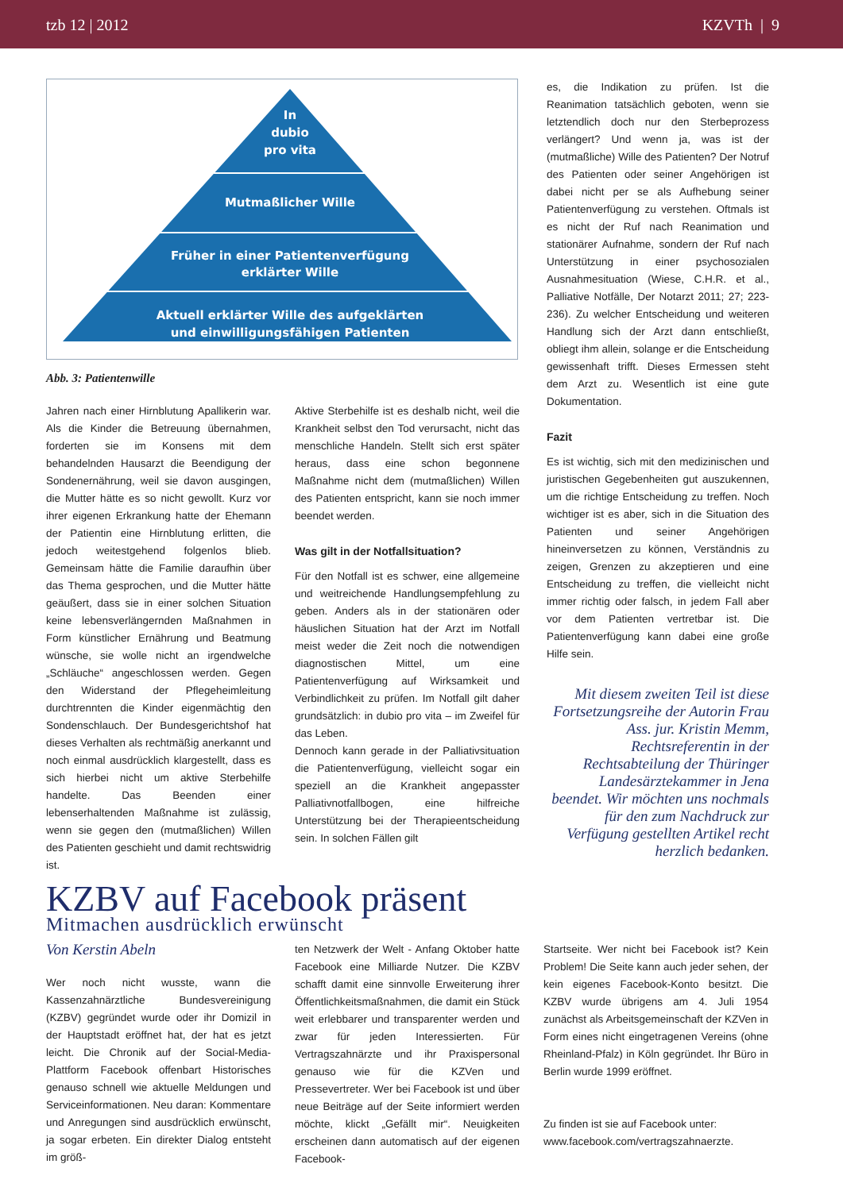tzb 12 | 2012 KZVTh | 9
In
dubio
pro vita
Mutmaßlicher Wille
Früher in einer Patientenverfügung
erklärter Wille
Aktuell erklärter Wille des aufgeklärten
und einwilligungsfähigen Patienten
Abb. 3: Patientenwille
Jahren nach einer Hirnblutung Apallikerin war. Als die Kinder die Betreuung übernahmen, forderten sie im Konsens mit dem behandelnden Hausarzt die Beendigung der Sondenernährung, weil sie davon ausgingen, die Mutter hätte es so nicht gewollt. Kurz vor ihrer eigenen Erkrankung hatte der Ehemann der Patientin eine Hirnblutung erlitten, die jedoch weitestgehend folgenlos blieb. Gemeinsam hätte die Familie daraufhin über das Thema gesprochen, und die Mutter hätte geäußert, dass sie in einer solchen Situation keine lebensverlängernden Maßnahmen in Form künstlicher Ernährung und Beatmung wünsche, sie wolle nicht an irgendwelche „Schläuche“ angeschlossen werden. Gegen den Widerstand der Pflegeheimleitung durchtrennten die Kinder eigenmächtig den Sondenschlauch. Der Bundesgerichtshof hat dieses Verhalten als rechtmäßig anerkannt und noch einmal ausdrücklich klargestellt, dass es sich hierbei nicht um aktive Sterbehilfe handelte. Das Beenden einer lebenserhaltenden Maßnahme ist zulässig, wenn sie gegen den (mutmaßlichen) Willen des Patienten geschieht und damit rechtswidrig ist.
Aktive Sterbehilfe ist es deshalb nicht, weil die Krankheit selbst den Tod verursacht, nicht das menschliche Handeln. Stellt sich erst später heraus, dass eine schon begonnene Maßnahme nicht dem (mutmaßlichen) Willen des Patienten entspricht, kann sie noch immer beendet werden.
Was gilt in der Notfallsituation?
Für den Notfall ist es schwer, eine allgemeine und weitreichende Handlungsempfehlung zu geben. Anders als in der stationären oder häuslichen Situation hat der Arzt im Notfall meist weder die Zeit noch die notwendigen diagnostischen Mittel, um eine Patientenverfügung auf Wirksamkeit und Verbindlichkeit zu prüfen. Im Notfall gilt daher grundsätzlich: in dubio pro vita – im Zweifel für das Leben.
Dennoch kann gerade in der Palliativsituation die Patientenverfügung, vielleicht sogar ein speziell an die Krankheit angepasster Palliativnotfallbogen, eine hilfreiche Unterstützung bei der Therapieentscheidung sein. In solchen Fällen gilt
es, die Indikation zu prüfen. Ist die Reanimation tatsächlich geboten, wenn sie letztendlich doch nur den Sterbeprozess verlängert? Und wenn ja, was ist der (mutmaßliche) Wille des Patienten? Der Notruf des Patienten oder seiner Angehörigen ist dabei nicht per se als Aufhebung seiner Patientenverfügung zu verstehen. Oftmals ist es nicht der Ruf nach Reanimation und stationärer Aufnahme, sondern der Ruf nach Unterstützung in einer psychosozialen Ausnahmesituation (Wiese, C.H.R. et al., Palliative Notfälle, Der Notarzt 2011; 27; 223-236). Zu welcher Entscheidung und weiteren Handlung sich der Arzt dann entschließt, obliegt ihm allein, solange er die Entscheidung gewissenhaft trifft. Dieses Ermessen steht dem Arzt zu. Wesentlich ist eine gute Dokumentation.
Fazit
Es ist wichtig, sich mit den medizinischen und juristischen Gegebenheiten gut auszukennen, um die richtige Entscheidung zu treffen. Noch wichtiger ist es aber, sich in die Situation des Patienten und seiner Angehörigen hineinversetzen zu können, Verständnis zu zeigen, Grenzen zu akzeptieren und eine Entscheidung zu treffen, die vielleicht nicht immer richtig oder falsch, in jedem Fall aber vor dem Patienten vertretbar ist. Die Patientenverfügung kann dabei eine große Hilfe sein.
Mit diesem zweiten Teil ist diese Fortsetzungsreihe der Autorin Frau Ass. jur. Kristin Memm, Rechtsreferentin in der Rechtsabteilung der Thüringer Landesärztekammer in Jena beendet. Wir möchten uns nochmals für den zum Nachdruck zur Verfügung gestellten Artikel recht herzlich bedanken.
KZBV auf Facebook präsent
Mitmachen ausdrücklich erwünscht
Von Kerstin Abeln
Wer noch nicht wusste, wann die Kassenzahnärztliche Bundesvereinigung (KZBV) gegründet wurde oder ihr Domizil in der Hauptstadt eröffnet hat, der hat es jetzt leicht. Die Chronik auf der Social-Media-Plattform Facebook offenbart Historisches genauso schnell wie aktuelle Meldungen und Serviceinformationen. Neu daran: Kommentare und Anregungen sind ausdrücklich erwünscht, ja sogar erbeten. Ein direkter Dialog entsteht im größ-
ten Netzwerk der Welt - Anfang Oktober hatte Facebook eine Milliarde Nutzer. Die KZBV schafft damit eine sinnvolle Erweiterung ihrer Öffentlichkeitsmaßnahmen, die damit ein Stück weit erlebbarer und transparenter werden und zwar für jeden Interessierten. Für Vertragszahnärzte und ihr Praxispersonal genauso wie für die KZVen und Pressevertreter. Wer bei Facebook ist und über neue Beiträge auf der Seite informiert werden möchte, klickt „Gefällt mir“. Neuigkeiten erscheinen dann automatisch auf der eigenen Facebook-
Startseite. Wer nicht bei Facebook ist? Kein Problem! Die Seite kann auch jeder sehen, der kein eigenes Facebook-Konto besitzt. Die KZBV wurde übrigens am 4. Juli 1954 zunächst als Arbeitsgemeinschaft der KZVen in Form eines nicht eingetragenen Vereins (ohne Rheinland-Pfalz) in Köln gegründet. Ihr Büro in Berlin wurde 1999 eröffnet.
Zu finden ist sie auf Facebook unter:
www.facebook.com/vertragszahnaerzte.